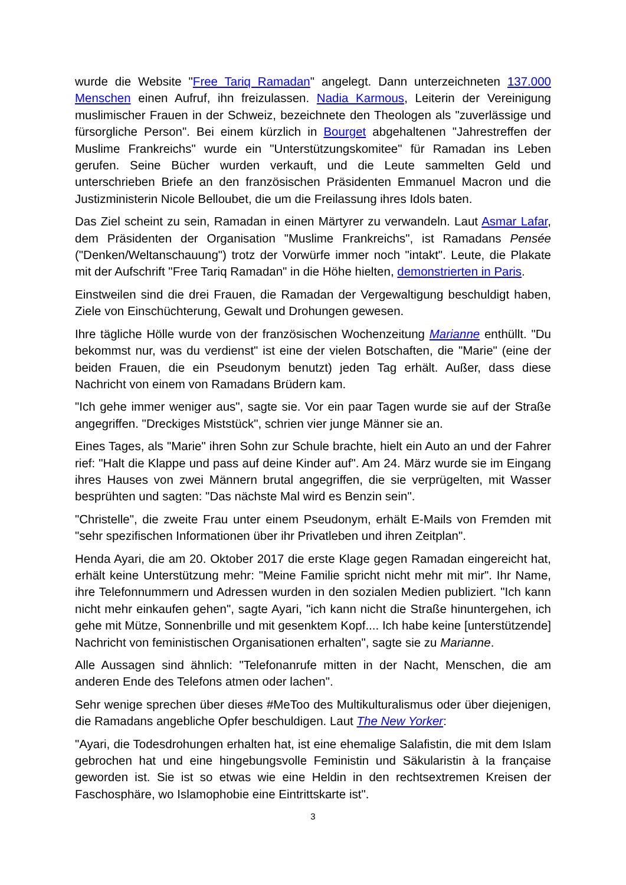wurde die Website "Free Tariq Ramadan" angelegt. Dann unterzeichneten 137.000 Menschen einen Aufruf, ihn freizulassen. Nadia Karmous, Leiterin der Vereinigung muslimischer Frauen in der Schweiz, bezeichnete den Theologen als "zuverlässige und fürsorgliche Person". Bei einem kürzlich in Bourget abgehaltenen "Jahrestreffen der Muslime Frankreichs" wurde ein "Unterstützungskomitee" für Ramadan ins Leben gerufen. Seine Bücher wurden verkauft, und die Leute sammelten Geld und unterschrieben Briefe an den französischen Präsidenten Emmanuel Macron und die Justizministerin Nicole Belloubet, die um die Freilassung ihres Idols baten.
Das Ziel scheint zu sein, Ramadan in einen Märtyrer zu verwandeln. Laut Asmar Lafar, dem Präsidenten der Organisation "Muslime Frankreichs", ist Ramadans Pensée ("Denken/Weltanschauung") trotz der Vorwürfe immer noch "intakt". Leute, die Plakate mit der Aufschrift "Free Tariq Ramadan" in die Höhe hielten, demonstrierten in Paris.
Einstweilen sind die drei Frauen, die Ramadan der Vergewaltigung beschuldigt haben, Ziele von Einschüchterung, Gewalt und Drohungen gewesen.
Ihre tägliche Hölle wurde von der französischen Wochenzeitung Marianne enthüllt. "Du bekommst nur, was du verdienst" ist eine der vielen Botschaften, die "Marie" (eine der beiden Frauen, die ein Pseudonym benutzt) jeden Tag erhält. Außer, dass diese Nachricht von einem von Ramadans Brüdern kam.
"Ich gehe immer weniger aus", sagte sie. Vor ein paar Tagen wurde sie auf der Straße angegriffen. "Dreckiges Miststück", schrien vier junge Männer sie an.
Eines Tages, als "Marie" ihren Sohn zur Schule brachte, hielt ein Auto an und der Fahrer rief: "Halt die Klappe und pass auf deine Kinder auf". Am 24. März wurde sie im Eingang ihres Hauses von zwei Männern brutal angegriffen, die sie verprügelten, mit Wasser besprühten und sagten: "Das nächste Mal wird es Benzin sein".
"Christelle", die zweite Frau unter einem Pseudonym, erhält E-Mails von Fremden mit "sehr spezifischen Informationen über ihr Privatleben und ihren Zeitplan".
Henda Ayari, die am 20. Oktober 2017 die erste Klage gegen Ramadan eingereicht hat, erhält keine Unterstützung mehr: "Meine Familie spricht nicht mehr mit mir". Ihr Name, ihre Telefonnummern und Adressen wurden in den sozialen Medien publiziert. "Ich kann nicht mehr einkaufen gehen", sagte Ayari, "ich kann nicht die Straße hinuntergehen, ich gehe mit Mütze, Sonnenbrille und mit gesenktem Kopf.... Ich habe keine [unterstützende] Nachricht von feministischen Organisationen erhalten", sagte sie zu Marianne.
Alle Aussagen sind ähnlich: "Telefonanrufe mitten in der Nacht, Menschen, die am anderen Ende des Telefons atmen oder lachen".
Sehr wenige sprechen über dieses #MeToo des Multikulturalismus oder über diejenigen, die Ramadans angebliche Opfer beschuldigen. Laut The New Yorker:
"Ayari, die Todesdrohungen erhalten hat, ist eine ehemalige Salafistin, die mit dem Islam gebrochen hat und eine hingebungsvolle Feministin und Säkularistin à la française geworden ist. Sie ist so etwas wie eine Heldin in den rechtsextremen Kreisen der Faschosphäre, wo Islamophobie eine Eintrittskarte ist".
3